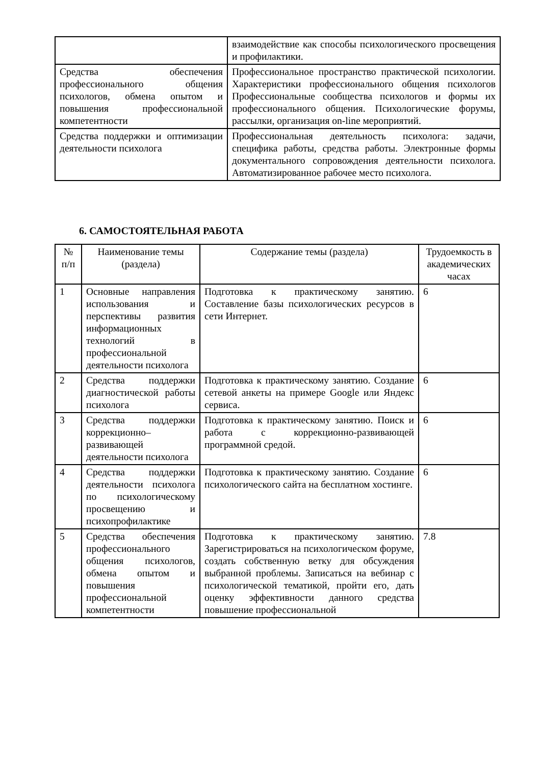| | взаимодействие как способы психологического просвещения и профилактики. |
| Средства обеспечения профессионального общения психологов, обмена опытом и повышения профессиональной компетентности | Профессиональное пространство практической психологии. Характеристики профессионального общения психологов Профессиональные сообщества психологов и формы их профессионального общения. Психологические форумы, рассылки, организация on-line мероприятий. |
| Средства поддержки и оптимизации деятельности психолога | Профессиональная деятельность психолога: задачи, специфика работы, средства работы. Электронные формы документального сопровождения деятельности психолога. Автоматизированное рабочее место психолога. |
6. САМОСТОЯТЕЛЬНАЯ РАБОТА
| № п/п | Наименование темы (раздела) | Содержание темы (раздела) | Трудоемкость в академических часах |
| --- | --- | --- | --- |
| 1 | Основные направления использования и перспективы развития информационных технологий в профессиональной деятельности психолога | Подготовка к практическому занятию. Составление базы психологических ресурсов в сети Интернет. | 6 |
| 2 | Средства поддержки диагностической работы психолога | Подготовка к практическому занятию. Создание сетевой анкеты на примере Google или Яндекс сервиса. | 6 |
| 3 | Средства поддержки коррекционно–развивающей деятельности психолога | Подготовка к практическому занятию. Поиск и работа с коррекционно-развивающей программной средой. | 6 |
| 4 | Средства поддержки деятельности психолога по психологическому просвещению и психопрофилактике | Подготовка к практическому занятию. Создание психологического сайта на бесплатном хостинге. | 6 |
| 5 | Средства обеспечения профессионального общения психологов, обмена опытом и повышения профессиональной компетентности | Подготовка к практическому занятию. Зарегистрироваться на психологическом форуме, создать собственную ветку для обсуждения выбранной проблемы. Записаться на вебинар с психологической тематикой, пройти его, дать оценку эффективности данного средства повышение профессиональной | 7.8 |